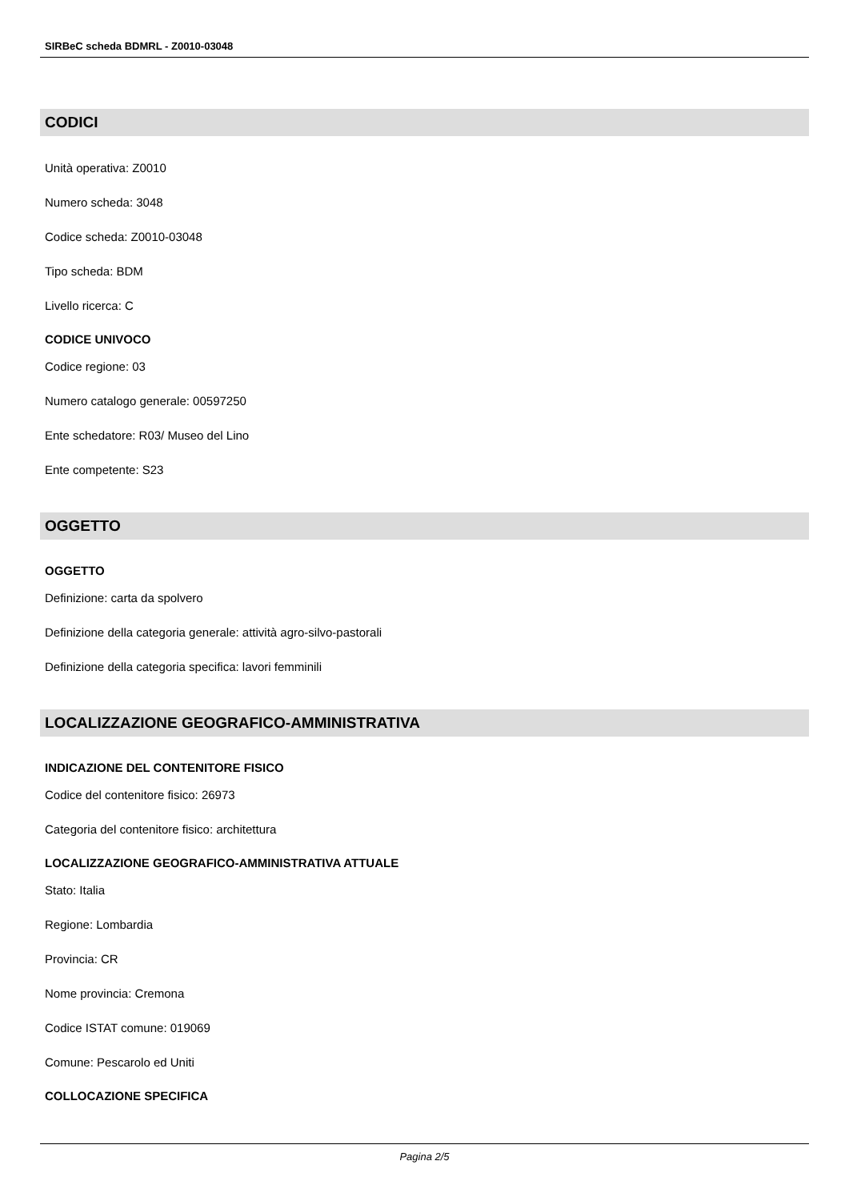SIRBeC scheda BDMRL - Z0010-03048
CODICI
Unità operativa: Z0010
Numero scheda: 3048
Codice scheda: Z0010-03048
Tipo scheda: BDM
Livello ricerca: C
CODICE UNIVOCO
Codice regione: 03
Numero catalogo generale: 00597250
Ente schedatore: R03/ Museo del Lino
Ente competente: S23
OGGETTO
OGGETTO
Definizione: carta da spolvero
Definizione della categoria generale: attività agro-silvo-pastorali
Definizione della categoria specifica: lavori femminili
LOCALIZZAZIONE GEOGRAFICO-AMMINISTRATIVA
INDICAZIONE DEL CONTENITORE FISICO
Codice del contenitore fisico: 26973
Categoria del contenitore fisico: architettura
LOCALIZZAZIONE GEOGRAFICO-AMMINISTRATIVA ATTUALE
Stato: Italia
Regione: Lombardia
Provincia: CR
Nome provincia: Cremona
Codice ISTAT comune: 019069
Comune: Pescarolo ed Uniti
COLLOCAZIONE SPECIFICA
Pagina 2/5